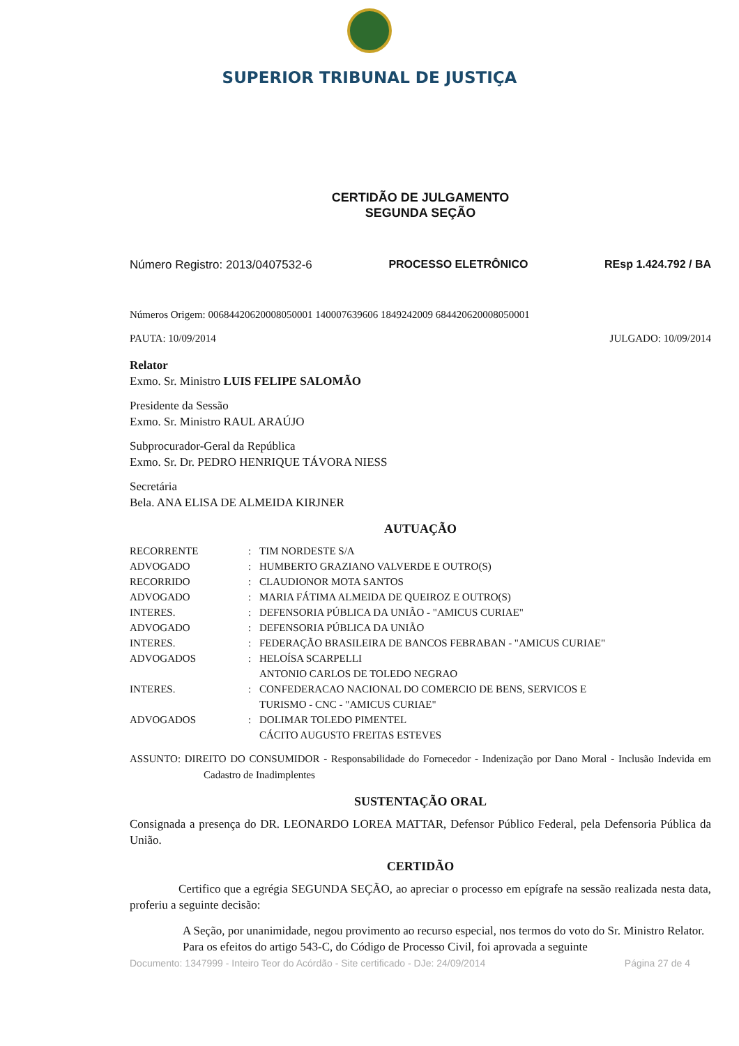SUPERIOR TRIBUNAL DE JUSTIÇA
CERTIDÃO DE JULGAMENTO
SEGUNDA SEÇÃO
Número Registro: 2013/0407532-6 PROCESSO ELETRÔNICO REsp 1.424.792 / BA
Números Origem: 00684420620008050001 140007639606 1849242009 684420620008050001
PAUTA: 10/09/2014 JULGADO: 10/09/2014
Relator
Exmo. Sr. Ministro LUIS FELIPE SALOMÃO
Presidente da Sessão
Exmo. Sr. Ministro RAUL ARAÚJO
Subprocurador-Geral da República
Exmo. Sr. Dr. PEDRO HENRIQUE TÁVORA NIESS
Secretária
Bela. ANA ELISA DE ALMEIDA KIRJNER
AUTUAÇÃO
| RECORRENTE | : | TIM NORDESTE S/A |
| ADVOGADO | : | HUMBERTO GRAZIANO VALVERDE E OUTRO(S) |
| RECORRIDO | : | CLAUDIONOR MOTA SANTOS |
| ADVOGADO | : | MARIA FÁTIMA ALMEIDA DE QUEIROZ E OUTRO(S) |
| INTERES. | : | DEFENSORIA PÚBLICA DA UNIÃO - "AMICUS CURIAE" |
| ADVOGADO | : | DEFENSORIA PÚBLICA DA UNIÃO |
| INTERES. | : | FEDERAÇÃO BRASILEIRA DE BANCOS FEBRABAN - "AMICUS CURIAE" |
| ADVOGADOS | : | HELOÍSA SCARPELLI ANTONIO CARLOS DE TOLEDO NEGRAO |
| INTERES. | : | CONFEDERACAO NACIONAL DO COMERCIO DE BENS, SERVICOS E TURISMO - CNC - "AMICUS CURIAE" |
| ADVOGADOS | : | DOLIMAR TOLEDO PIMENTEL CÁCITO AUGUSTO FREITAS ESTEVES |
ASSUNTO: DIREITO DO CONSUMIDOR - Responsabilidade do Fornecedor - Indenização por Dano Moral - Inclusão Indevida em Cadastro de Inadimplentes
SUSTENTAÇÃO ORAL
Consignada a presença do DR. LEONARDO LOREA MATTAR, Defensor Público Federal, pela Defensoria Pública da União.
CERTIDÃO
Certifico que a egrégia SEGUNDA SEÇÃO, ao apreciar o processo em epígrafe na sessão realizada nesta data, proferiu a seguinte decisão:
A Seção, por unanimidade, negou provimento ao recurso especial, nos termos do voto do Sr. Ministro Relator.
Para os efeitos do artigo 543-C, do Código de Processo Civil, foi aprovada a seguinte
Documento: 1347999 - Inteiro Teor do Acórdão - Site certificado - DJe: 24/09/2014 Página 27 de 4